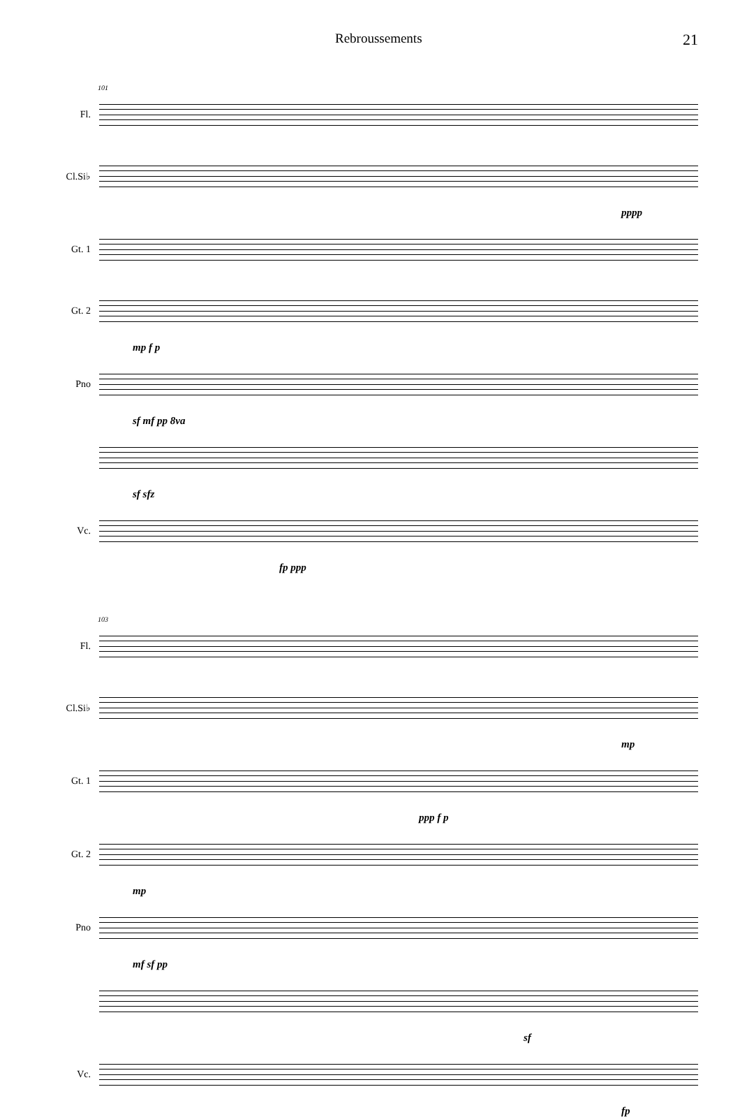Rebroussements 21
Fl.
Cl.Si♭
pppp
Gt. 1
Gt. 2
mp f p
Pno
sf mf pp 8va
sf sfz
Vc.
fp ppp
101
Fl.
Cl.Si♭
mp
Gt. 1
ppp f p
Gt. 2
mp
Pno
mf sf pp
sf
Vc.
fp
103